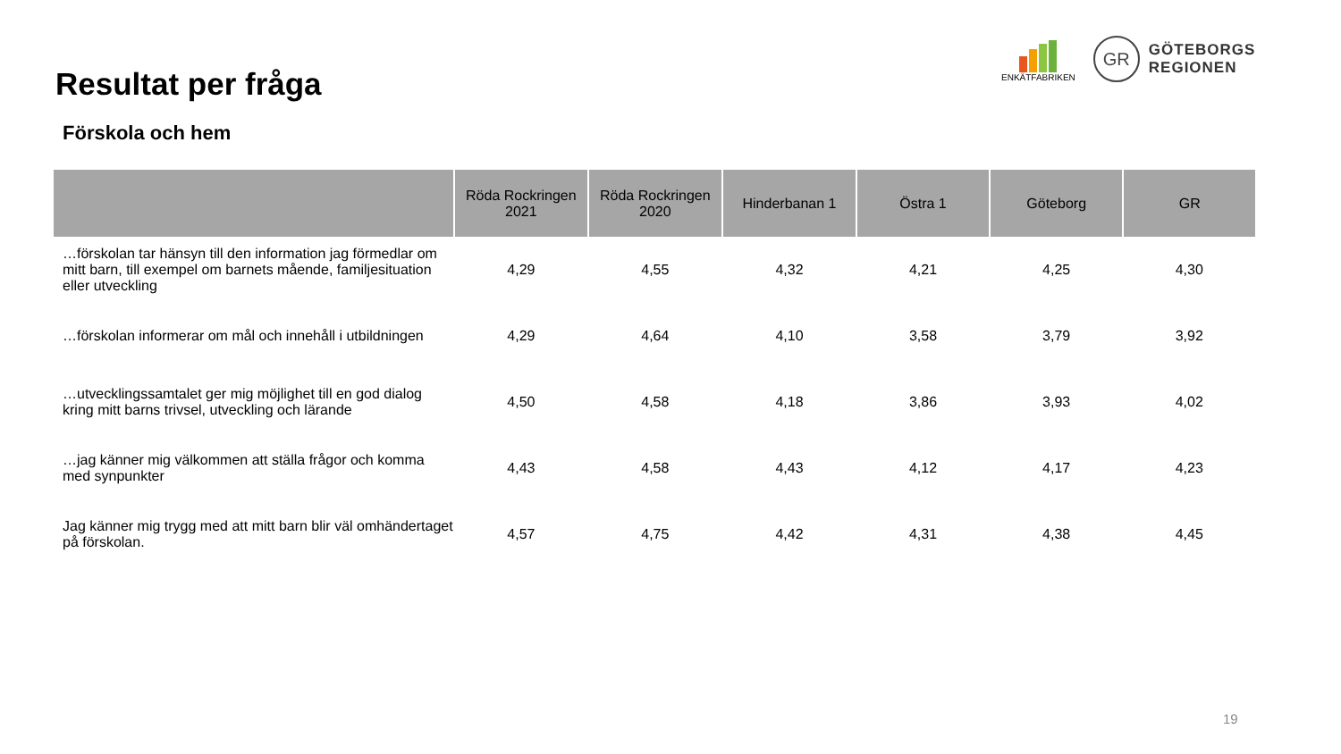Resultat per fråga
Förskola och hem
ENKÄTFABRIKEN
GR
GÖTEBORGS
REGIONEN
| | Röda Rockringen 2021 | Röda Rockringen 2020 | Hinderbanan 1 | Östra 1 | Göteborg | GR |
| --- | --- | --- | --- | --- | --- | --- |
| …förskolan tar hänsyn till den information jag förmedlar om mitt barn, till exempel om barnets mående, familjesituation eller utveckling | 4,29 | 4,55 | 4,32 | 4,21 | 4,25 | 4,30 |
| …förskolan informerar om mål och innehåll i utbildningen | 4,29 | 4,64 | 4,10 | 3,58 | 3,79 | 3,92 |
| …utvecklingssamtalet ger mig möjlighet till en god dialog kring mitt barns trivsel, utveckling och lärande | 4,50 | 4,58 | 4,18 | 3,86 | 3,93 | 4,02 |
| …jag känner mig välkommen att ställa frågor och komma med synpunkter | 4,43 | 4,58 | 4,43 | 4,12 | 4,17 | 4,23 |
| Jag känner mig trygg med att mitt barn blir väl omhändertaget på förskolan. | 4,57 | 4,75 | 4,42 | 4,31 | 4,38 | 4,45 |
19